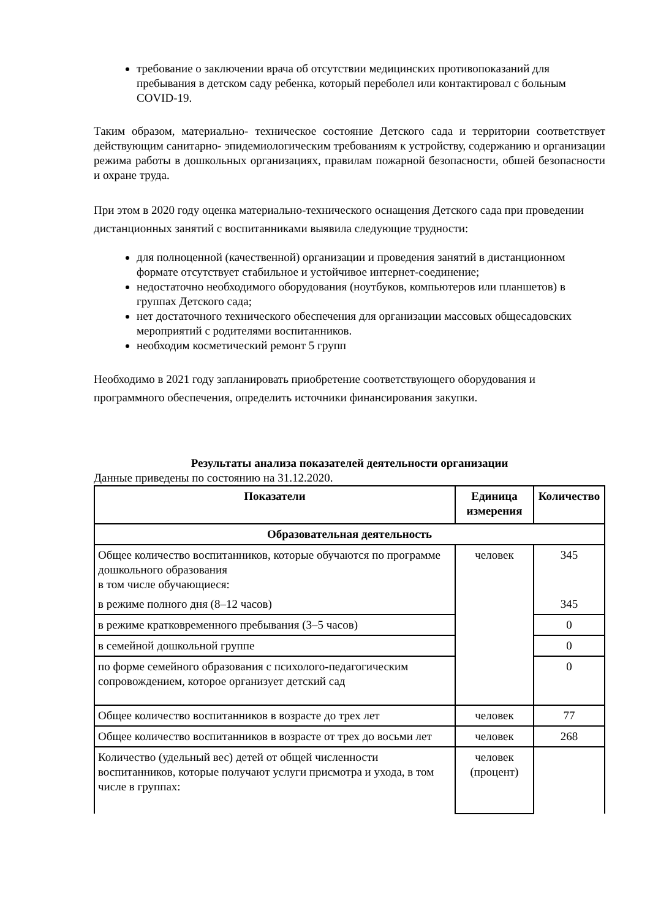требование о заключении врача об отсутствии медицинских противопоказаний для пребывания в детском саду ребенка, который переболел или контактировал с больным COVID-19.
Таким образом, материально- техническое состояние Детского сада и территории соответствует действующим санитарно- эпидемиологическим требованиям к устройству, содержанию и организации режима работы в дошкольных организациях, правилам пожарной безопасности, обшей безопасности и охране труда.
При этом в 2020 году оценка материально-технического оснащения Детского сада при проведении дистанционных занятий с воспитанниками выявила следующие трудности:
для полноценной (качественной) организации и проведения занятий в дистанционном формате отсутствует стабильное и устойчивое интернет-соединение;
недостаточно необходимого оборудования (ноутбуков, компьютеров или планшетов) в группах Детского сада;
нет достаточного технического обеспечения для организации массовых общесадовских мероприятий с родителями воспитанников.
необходим косметический ремонт 5 групп
Необходимо в 2021 году запланировать приобретение соответствующего оборудования и программного обеспечения, определить источники финансирования закупки.
Результаты анализа показателей деятельности организации
Данные приведены по состоянию на 31.12.2020.
| Показатели | Единица измерения | Количество |
| --- | --- | --- |
| Образовательная деятельность | | |
| Общее количество воспитанников, которые обучаются по программе дошкольного образования в том числе обучающиеся: | человек | 345 |
| в режиме полного дня (8–12 часов) | | 345 |
| в режиме кратковременного пребывания (3–5 часов) | | 0 |
| в семейной дошкольной группе | | 0 |
| по форме семейного образования с психолого-педагогическим сопровождением, которое организует детский сад | | 0 |
| Общее количество воспитанников в возрасте до трех лет | человек | 77 |
| Общее количество воспитанников в возрасте от трех до восьми лет | человек | 268 |
| Количество (удельный вес) детей от общей численности воспитанников, которые получают услуги присмотра и ухода, в том числе в группах: | человек (процент) | |